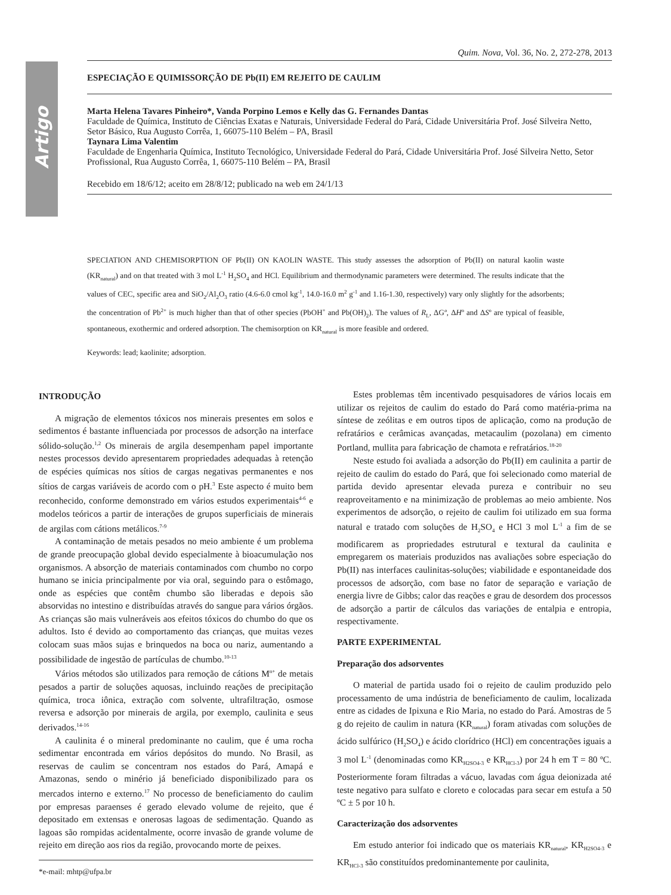Artigo
Quim. Nova, Vol. 36, No. 2, 272-278, 2013
ESPECIAÇÃO E QUIMISSORÇÃO DE Pb(II) EM REJEITO DE CAULIM
Marta Helena Tavares Pinheiro*, Vanda Porpino Lemos e Kelly das G. Fernandes Dantas
Faculdade de Química, Instituto de Ciências Exatas e Naturais, Universidade Federal do Pará, Cidade Universitária Prof. José Silveira Netto, Setor Básico, Rua Augusto Corrêa, 1, 66075-110 Belém – PA, Brasil
Taynara Lima Valentim
Faculdade de Engenharia Química, Instituto Tecnológico, Universidade Federal do Pará, Cidade Universitária Prof. José Silveira Netto, Setor Profissional, Rua Augusto Corrêa, 1, 66075-110 Belém – PA, Brasil
Recebido em 18/6/12; aceito em 28/8/12; publicado na web em 24/1/13
SPECIATION AND CHEMISORPTION OF Pb(II) ON KAOLIN WASTE. This study assesses the adsorption of Pb(II) on natural kaolin waste (KR<sub>natural</sub>) and on that treated with 3 mol L<sup>-1</sup> H<sub>2</sub>SO<sub>4</sub> and HCl. Equilibrium and thermodynamic parameters were determined. The results indicate that the values of CEC, specific area and SiO<sub>2</sub>/Al<sub>2</sub>O<sub>3</sub> ratio (4.6-6.0 cmol kg<sup>-1</sup>, 14.0-16.0 m<sup>2</sup> g<sup>-1</sup> and 1.16-1.30, respectively) vary only slightly for the adsorbents; the concentration of Pb<sup>2+</sup> is much higher than that of other species (PbOH<sup>+</sup> and Pb(OH)<sub>2</sub>). The values of R<sub>L</sub>, ΔGº, ΔHº and ΔSº are typical of feasible, spontaneous, exothermic and ordered adsorption. The chemisorption on KR<sub>natural</sub> is more feasible and ordered.
Keywords: lead; kaolinite; adsorption.
INTRODUÇÃO
A migração de elementos tóxicos nos minerais presentes em solos e sedimentos é bastante influenciada por processos de adsorção na interface sólido-solução.<sup>1,2</sup> Os minerais de argila desempenham papel importante nestes processos devido apresentarem propriedades adequadas à retenção de espécies químicas nos sítios de cargas negativas permanentes e nos sítios de cargas variáveis de acordo com o pH.<sup>3</sup> Este aspecto é muito bem reconhecido, conforme demonstrado em vários estudos experimentais<sup>4-6</sup> e modelos teóricos a partir de interações de grupos superficiais de minerais de argilas com cátions metálicos.<sup>7-9</sup>
A contaminação de metais pesados no meio ambiente é um problema de grande preocupação global devido especialmente à bioacumulação nos organismos. A absorção de materiais contaminados com chumbo no corpo humano se inicia principalmente por via oral, seguindo para o estômago, onde as espécies que contêm chumbo são liberadas e depois são absorvidas no intestino e distribuídas através do sangue para vários órgãos. As crianças são mais vulneráveis aos efeitos tóxicos do chumbo do que os adultos. Isto é devido ao comportamento das crianças, que muitas vezes colocam suas mãos sujas e brinquedos na boca ou nariz, aumentando a possibilidade de ingestão de partículas de chumbo.<sup>10-13</sup>
Vários métodos são utilizados para remoção de cátions M<sup>n+</sup> de metais pesados a partir de soluções aquosas, incluindo reações de precipitação química, troca iônica, extração com solvente, ultrafiltração, osmose reversa e adsorção por minerais de argila, por exemplo, caulinita e seus derivados.<sup>14-16</sup>
A caulinita é o mineral predominante no caulim, que é uma rocha sedimentar encontrada em vários depósitos do mundo. No Brasil, as reservas de caulim se concentram nos estados do Pará, Amapá e Amazonas, sendo o minério já beneficiado disponibilizado para os mercados interno e externo.<sup>17</sup> No processo de beneficiamento do caulim por empresas paraenses é gerado elevado volume de rejeito, que é depositado em extensas e onerosas lagoas de sedimentação. Quando as lagoas são rompidas acidentalmente, ocorre invasão de grande volume de rejeito em direção aos rios da região, provocando morte de peixes.
*e-mail: mhtp@ufpa.br
Estes problemas têm incentivado pesquisadores de vários locais em utilizar os rejeitos de caulim do estado do Pará como matéria-prima na síntese de zeólitas e em outros tipos de aplicação, como na produção de refratários e cerâmicas avançadas, metacaulim (pozolana) em cimento Portland, mullita para fabricação de chamota e refratários.<sup>18-20</sup>
Neste estudo foi avaliada a adsorção do Pb(II) em caulinita a partir de rejeito de caulim do estado do Pará, que foi selecionado como material de partida devido apresentar elevada pureza e contribuir no seu reaproveitamento e na minimização de problemas ao meio ambiente. Nos experimentos de adsorção, o rejeito de caulim foi utilizado em sua forma natural e tratado com soluções de H<sub>2</sub>SO<sub>4</sub> e HCl 3 mol L<sup>-1</sup> a fim de se modificarem as propriedades estrutural e textural da caulinita e empregarem os materiais produzidos nas avaliações sobre especiação do Pb(II) nas interfaces caulinitas-soluções; viabilidade e espontaneidade dos processos de adsorção, com base no fator de separação e variação de energia livre de Gibbs; calor das reações e grau de desordem dos processos de adsorção a partir de cálculos das variações de entalpia e entropia, respectivamente.
PARTE EXPERIMENTAL
Preparação dos adsorventes
O material de partida usado foi o rejeito de caulim produzido pelo processamento de uma indústria de beneficiamento de caulim, localizada entre as cidades de Ipixuna e Rio Maria, no estado do Pará. Amostras de 5 g do rejeito de caulim in natura (KR<sub>natural</sub>) foram ativadas com soluções de ácido sulfúrico (H<sub>2</sub>SO<sub>4</sub>) e ácido clorídrico (HCl) em concentrações iguais a 3 mol L<sup>-1</sup> (denominadas como KR<sub>H2SO4-3</sub> e KR<sub>HCl-3</sub>) por 24 h em T = 80 ºC. Posteriormente foram filtradas a vácuo, lavadas com água deionizada até teste negativo para sulfato e cloreto e colocadas para secar em estufa a 50 ºC ± 5 por 10 h.
Caracterização dos adsorventes
Em estudo anterior foi indicado que os materiais KR<sub>natural</sub>, KR<sub>H2SO4-3</sub> e KR<sub>HCl-3</sub> são constituídos predominantemente por caulinita,